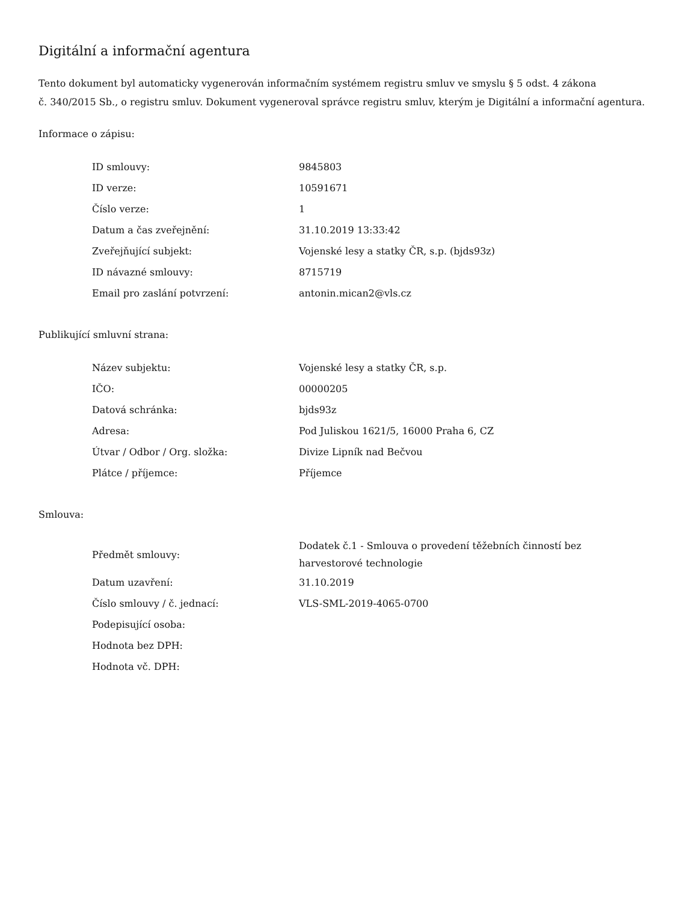Digitální a informační agentura
Tento dokument byl automaticky vygenerován informačním systémem registru smluv ve smyslu § 5 odst. 4 zákona
č. 340/2015 Sb., o registru smluv. Dokument vygeneroval správce registru smluv, kterým je Digitální a informační agentura.
Informace o zápisu:
| ID smlouvy: | 9845803 |
| ID verze: | 10591671 |
| Číslo verze: | 1 |
| Datum a čas zveřejnění: | 31.10.2019 13:33:42 |
| Zveřejňující subjekt: | Vojenské lesy a statky ČR, s.p. (bjds93z) |
| ID návazné smlouvy: | 8715719 |
| Email pro zaslání potvrzení: | antonin.mican2@vls.cz |
Publikující smluvní strana:
| Název subjektu: | Vojenské lesy a statky ČR, s.p. |
| IČO: | 00000205 |
| Datová schránka: | bjds93z |
| Adresa: | Pod Juliskou 1621/5, 16000 Praha 6, CZ |
| Útvar / Odbor / Org. složka: | Divize Lipník nad Bečvou |
| Plátce / příjemce: | Příjemce |
Smlouva:
| Předmět smlouvy: | Dodatek č.1 - Smlouva o provedení těžebních činností bez harvestorové technologie |
| Datum uzavření: | 31.10.2019 |
| Číslo smlouvy / č. jednací: | VLS-SML-2019-4065-0700 |
| Podepisující osoba: | |
| Hodnota bez DPH: | |
| Hodnota vč. DPH: | |